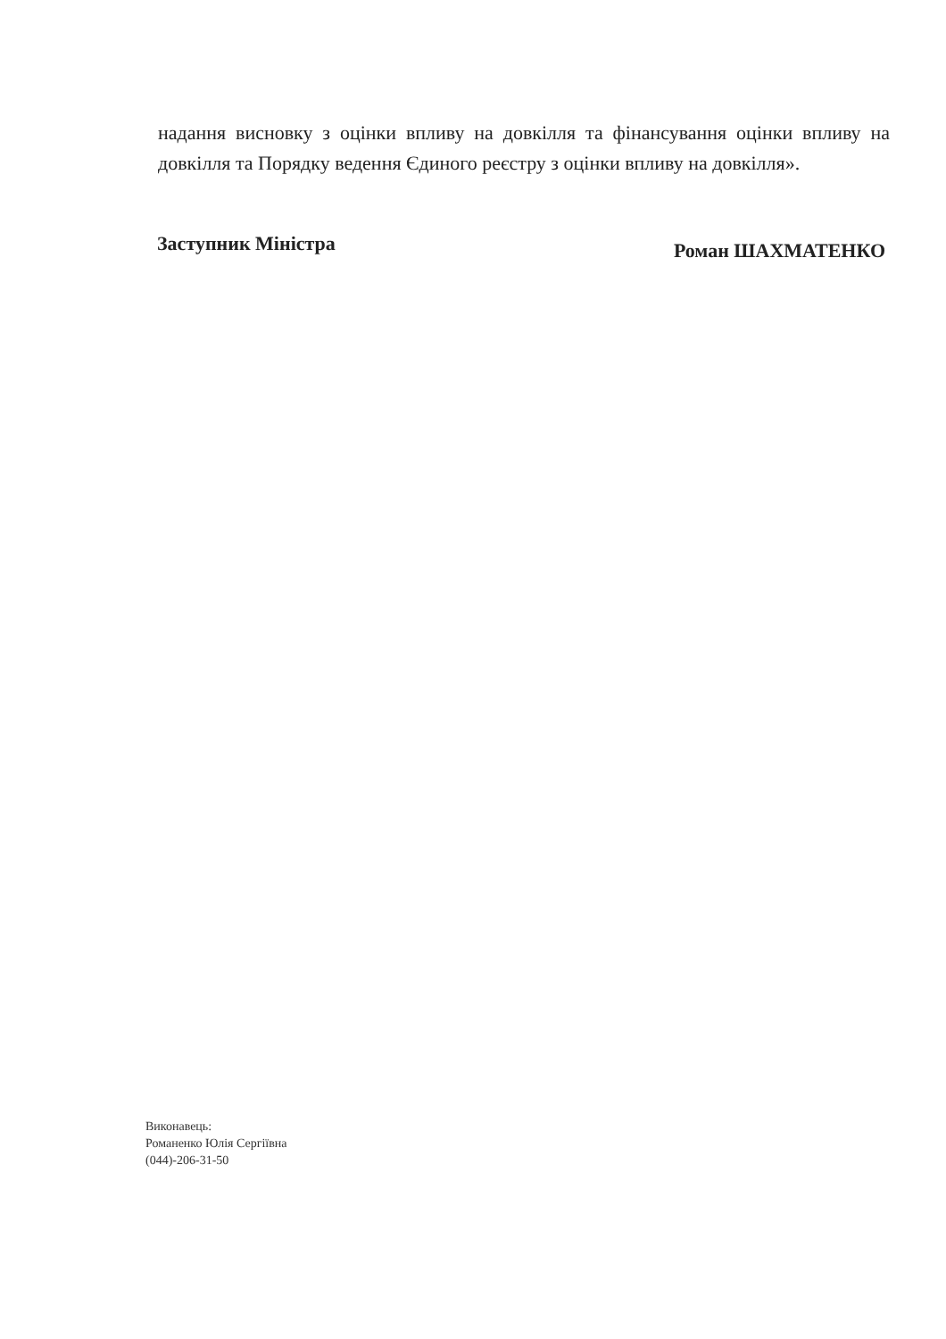надання висновку з оцінки впливу на довкілля та фінансування оцінки впливу на довкілля та Порядку ведення Єдиного реєстру з оцінки впливу на довкілля».
Заступник Міністра Роман ШАХМАТЕНКО
Виконавець:
Романенко Юлія Сергіївна
(044)-206-31-50